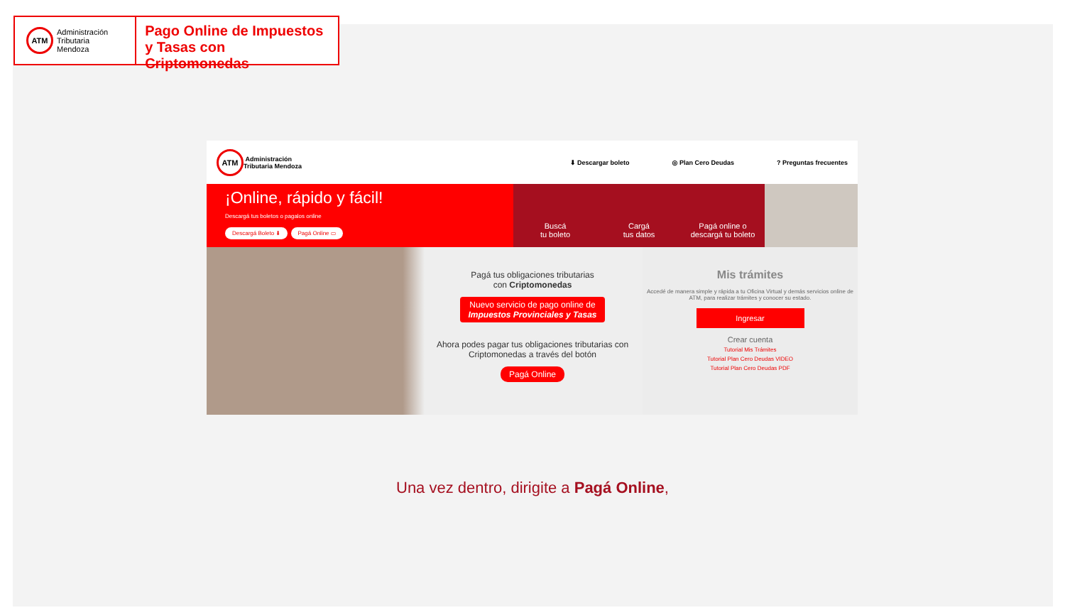ATM
Administración Tributaria Mendoza
Pago Online de Impuestos
y Tasas con Criptomonedas
ATM
Administración
Tributaria Mendoza
⬇ Descargar boleto ◎ Plan Cero Deudas? Preguntas frecuentes
¡Online, rápido y fácil!
Descargá tus boletos o pagalos online
Descargá Boleto ⬇ Pagá Online ▭
Buscá
tu boleto
Cargá
tus datos
Pagá online o
descargá tu boleto
Pagá tus obligaciones tributarias
con Criptomonedas
Nuevo servicio de pago online de
Impuestos Provinciales y Tasas
Ahora podes pagar tus obligaciones tributarias con Criptomonedas a través del botón
Pagá Online
Mis trámites
Accedé de manera simple y rápida a tu Oficina Virtual y demás servicios online de ATM, para realizar trámites y conocer su estado.
Ingresar
Crear cuenta
Tutorial Mis Trámites
Tutorial Plan Cero Deudas VIDEO
Tutorial Plan Cero Deudas PDF
Una vez dentro, dirigite a Pagá Online,